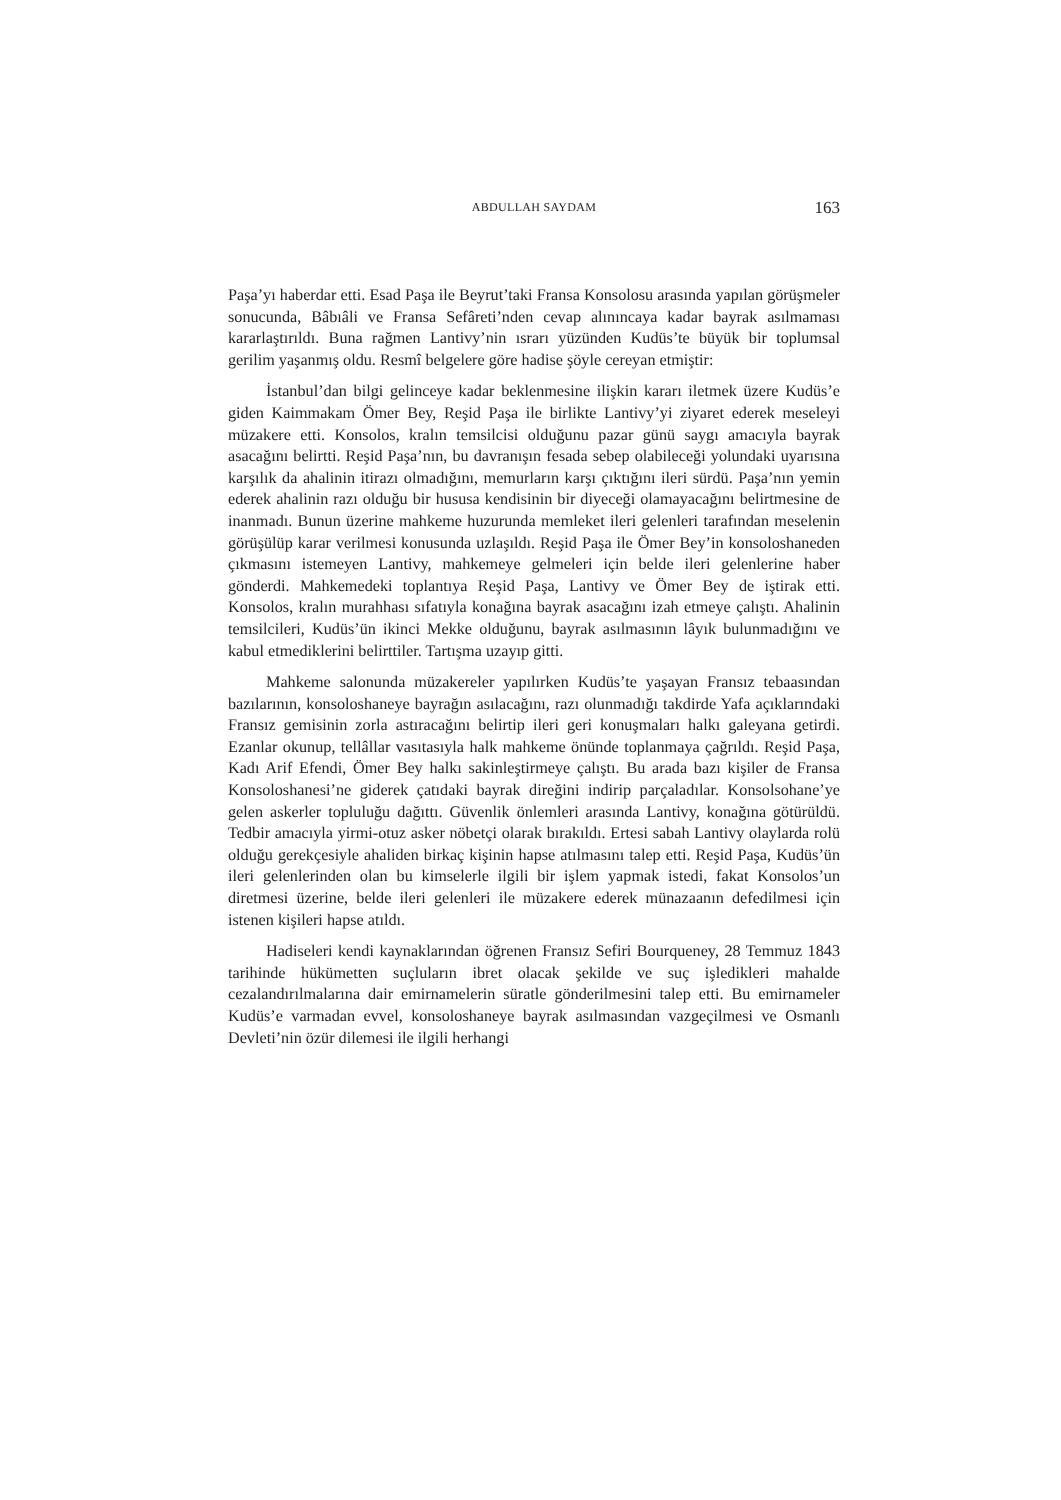ABDULLAH SAYDAM
163
Paşa’yı haberdar etti. Esad Paşa ile Beyrut’taki Fransa Konsolosu arasında yapılan görüşmeler sonucunda, Bâbıâli ve Fransa Sefâreti’nden cevap alınıncaya kadar bayrak asılmaması kararlaştırıldı. Buna rağmen Lantivy’nin ısrarı yüzünden Kudüs’te büyük bir toplumsal gerilim yaşanmış oldu. Resmî belgelere göre hadise şöyle cereyan etmiştir:
İstanbul’dan bilgi gelinceye kadar beklenmesine ilişkin kararı iletmek üzere Kudüs’e giden Kaimmakam Ömer Bey, Reşid Paşa ile birlikte Lantivy’yi ziyaret ederek meseleyi müzakere etti. Konsolos, kralın temsilcisi olduğunu pazar günü saygı amacıyla bayrak asacağını belirtti. Reşid Paşa’nın, bu davranışın fesada sebep olabileceği yolundaki uyarısına karşılık da ahalinin itirazı olmadığını, memurların karşı çıktığını ileri sürdü. Paşa’nın yemin ederek ahalinin razı olduğu bir hususa kendisinin bir diyeceği olamayacağını belirtmesine de inanmadı. Bunun üzerine mahkeme huzurunda memleket ileri gelenleri tarafından meselenin görüşülüp karar verilmesi konusunda uzlaşıldı. Reşid Paşa ile Ömer Bey’in konsoloshaneden çıkmasını istemeyen Lantivy, mahkemeye gelmeleri için belde ileri gelenlerine haber gönderdi. Mahkemedeki toplantıya Reşid Paşa, Lantivy ve Ömer Bey de iştirak etti. Konsolos, kralın murahhası sıfatıyla konağına bayrak asacağını izah etmeye çalıştı. Ahalinin temsilcileri, Kudüs’ün ikinci Mekke olduğunu, bayrak asılmasının lâyık bulunmadığını ve kabul etmediklerini belirttiler. Tartışma uzayıp gitti.
Mahkeme salonunda müzakereler yapılırken Kudüs’te yaşayan Fransız tebaasından bazılarının, konsoloshaneye bayrağın asılacağını, razı olunmadığı takdirde Yafa açıklarındaki Fransız gemisinin zorla astıracağını belirtip ileri geri konuşmaları halkı galeyana getirdi. Ezanlar okunup, tellâllar vasıtasıyla halk mahkeme önünde toplanmaya çağrıldı. Reşid Paşa, Kadı Arif Efendi, Ömer Bey halkı sakinleştirmeye çalıştı. Bu arada bazı kişiler de Fransa Konsoloshanesi’ne giderek çatıdaki bayrak direğini indirip parçaladılar. Konsolsohane’ye gelen askerler topluluğu dağıttı. Güvenlik önlemleri arasında Lantivy, konağına götürüldü. Tedbir amacıyla yirmi-otuz asker nöbetçi olarak bırakıldı. Ertesi sabah Lantivy olaylarda rolü olduğu gerekçesiyle ahaliden birkaç kişinin hapse atılmasını talep etti. Reşid Paşa, Kudüs’ün ileri gelenlerinden olan bu kimselerle ilgili bir işlem yapmak istedi, fakat Konsolos’un diretmesi üzerine, belde ileri gelenleri ile müzakere ederek münazaanın defedilmesi için istenen kişileri hapse atıldı.
Hadiseleri kendi kaynaklarından öğrenen Fransız Sefiri Bourqueney, 28 Temmuz 1843 tarihinde hükümetten suçluların ibret olacak şekilde ve suç işledikleri mahalde cezalandırılmalarına dair emirnamelerin süratle gönderilmesini talep etti. Bu emirnameler Kudüs’e varmadan evvel, konsoloshaneye bayrak asılmasından vazgeçilmesi ve Osmanlı Devleti’nin özür dilemesi ile ilgili herhangi